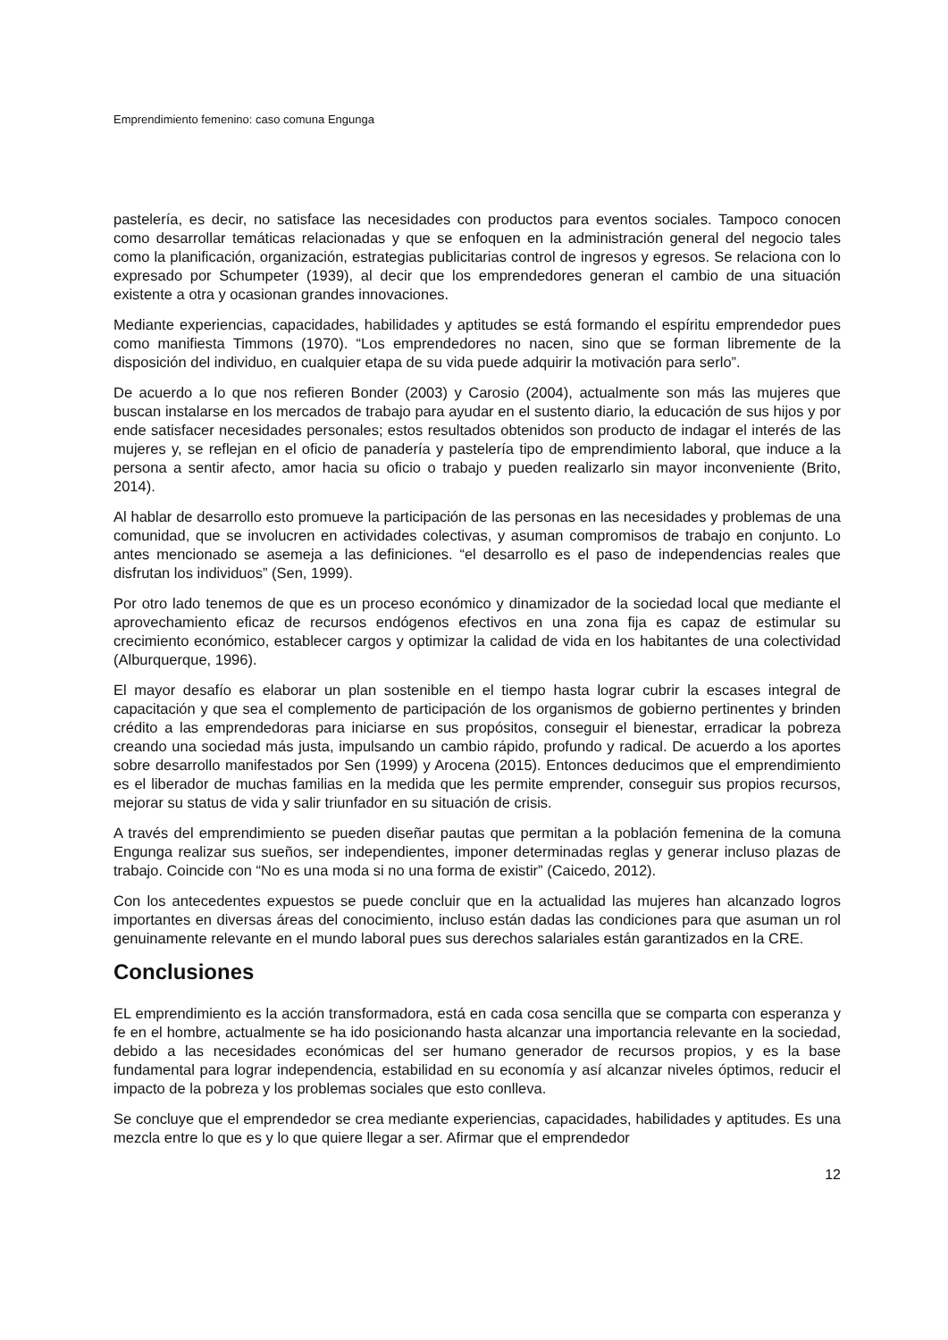Emprendimiento femenino: caso comuna Engunga
pastelería, es decir, no satisface las necesidades con productos para eventos sociales. Tampoco conocen como desarrollar temáticas relacionadas y que se enfoquen en la administración general del negocio tales como la planificación, organización, estrategias publicitarias control de ingresos y egresos. Se relaciona con lo expresado por Schumpeter (1939), al decir que los emprendedores generan el cambio de una situación existente a otra y ocasionan grandes innovaciones.
Mediante experiencias, capacidades, habilidades y aptitudes se está formando el espíritu emprendedor pues como manifiesta Timmons (1970). “Los emprendedores no nacen, sino que se forman libremente de la disposición del individuo, en cualquier etapa de su vida puede adquirir la motivación para serlo”.
De acuerdo a lo que nos refieren Bonder (2003) y Carosio (2004), actualmente son más las mujeres que buscan instalarse en los mercados de trabajo para ayudar en el sustento diario, la educación de sus hijos y por ende satisfacer necesidades personales; estos resultados obtenidos son producto de indagar el interés de las mujeres y, se reflejan en el oficio de panadería y pastelería tipo de emprendimiento laboral, que induce a la persona a sentir afecto, amor hacia su oficio o trabajo y pueden realizarlo sin mayor inconveniente (Brito, 2014).
Al hablar de desarrollo esto promueve la participación de las personas en las necesidades y problemas de una comunidad, que se involucren en actividades colectivas, y asuman compromisos de trabajo en conjunto. Lo antes mencionado se asemeja a las definiciones. “el desarrollo es el paso de independencias reales que disfrutan los individuos” (Sen, 1999).
Por otro lado tenemos de que es un proceso económico y dinamizador de la sociedad local que mediante el aprovechamiento eficaz de recursos endógenos efectivos en una zona fija es capaz de estimular su crecimiento económico, establecer cargos y optimizar la calidad de vida en los habitantes de una colectividad (Alburquerque, 1996).
El mayor desafío es elaborar un plan sostenible en el tiempo hasta lograr cubrir la escases integral de capacitación y que sea el complemento de participación de los organismos de gobierno pertinentes y brinden crédito a las emprendedoras para iniciarse en sus propósitos, conseguir el bienestar, erradicar la pobreza creando una sociedad más justa, impulsando un cambio rápido, profundo y radical. De acuerdo a los aportes sobre desarrollo manifestados por Sen (1999) y Arocena (2015). Entonces deducimos que el emprendimiento es el liberador de muchas familias en la medida que les permite emprender, conseguir sus propios recursos, mejorar su status de vida y salir triunfador en su situación de crisis.
A través del emprendimiento se pueden diseñar pautas que permitan a la población femenina de la comuna Engunga realizar sus sueños, ser independientes, imponer determinadas reglas y generar incluso plazas de trabajo. Coincide con “No es una moda si no una forma de existir” (Caicedo, 2012).
Con los antecedentes expuestos se puede concluir que en la actualidad las mujeres han alcanzado logros importantes en diversas áreas del conocimiento, incluso están dadas las condiciones para que asuman un rol genuinamente relevante en el mundo laboral pues sus derechos salariales están garantizados en la CRE.
Conclusiones
EL emprendimiento es la acción transformadora, está en cada cosa sencilla que se comparta con esperanza y fe en el hombre, actualmente se ha ido posicionando hasta alcanzar una importancia relevante en la sociedad, debido a las necesidades económicas del ser humano generador de recursos propios, y es la base fundamental para lograr independencia, estabilidad en su economía y así alcanzar niveles óptimos, reducir el impacto de la pobreza y los problemas sociales que esto conlleva.
Se concluye que el emprendedor se crea mediante experiencias, capacidades, habilidades y aptitudes. Es una mezcla entre lo que es y lo que quiere llegar a ser. Afirmar que el emprendedor
12